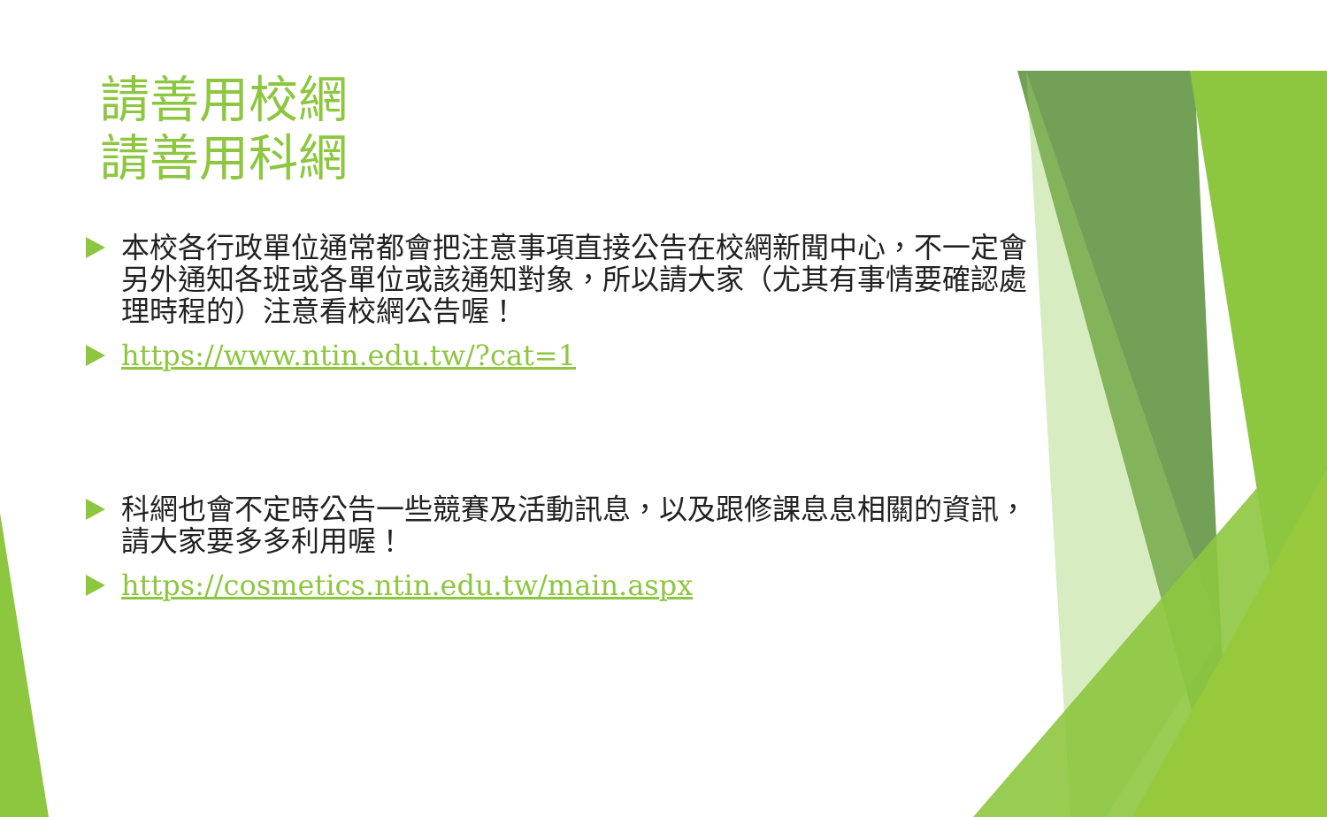請善用校網
請善用科網
本校各行政單位通常都會把注意事項直接公告在校網新聞中心，不一定會另外通知各班或各單位或該通知對象，所以請大家（尤其有事情要確認處理時程的）注意看校網公告喔！
https://www.ntin.edu.tw/?cat=1
科網也會不定時公告一些競賽及活動訊息，以及跟修課息息相關的資訊，請大家要多多利用喔！
https://cosmetics.ntin.edu.tw/main.aspx